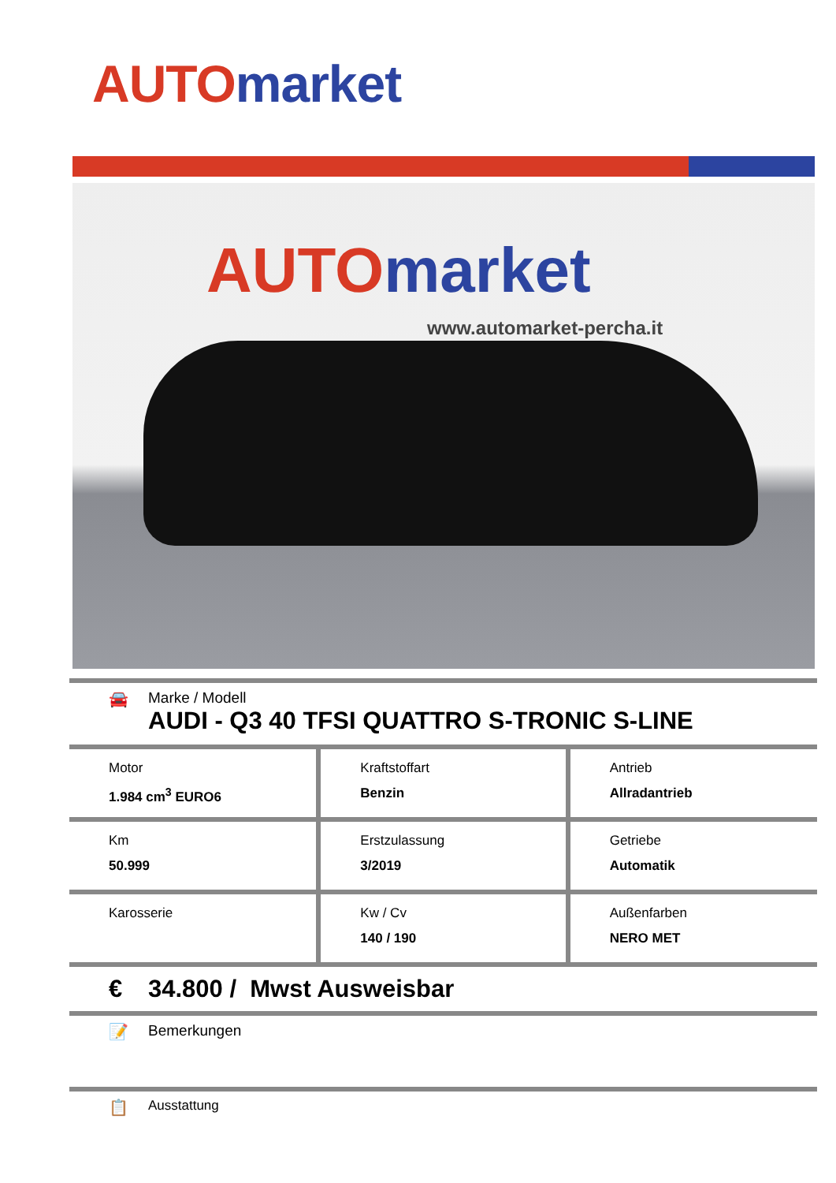AUTO market
AUTO market
www.automarket-percha.it
🚘 Marke / Modell
AUDI - Q3 40 TFSI QUATTRO S-TRONIC S-LINE
| Motor 1.984 cm<sup>3</sup> EURO6 | Kraftstoffart Benzin | Antrieb Allradantrieb |
| Km 50.999 | Erstzulassung 3/2019 | Getriebe Automatik |
| Karosserie | Kw / Cv 140 / 190 | Außenfarben NERO MET |
€ 34.800 / Mwst Ausweisbar
📝 Bemerkungen
📋
Ausstattung